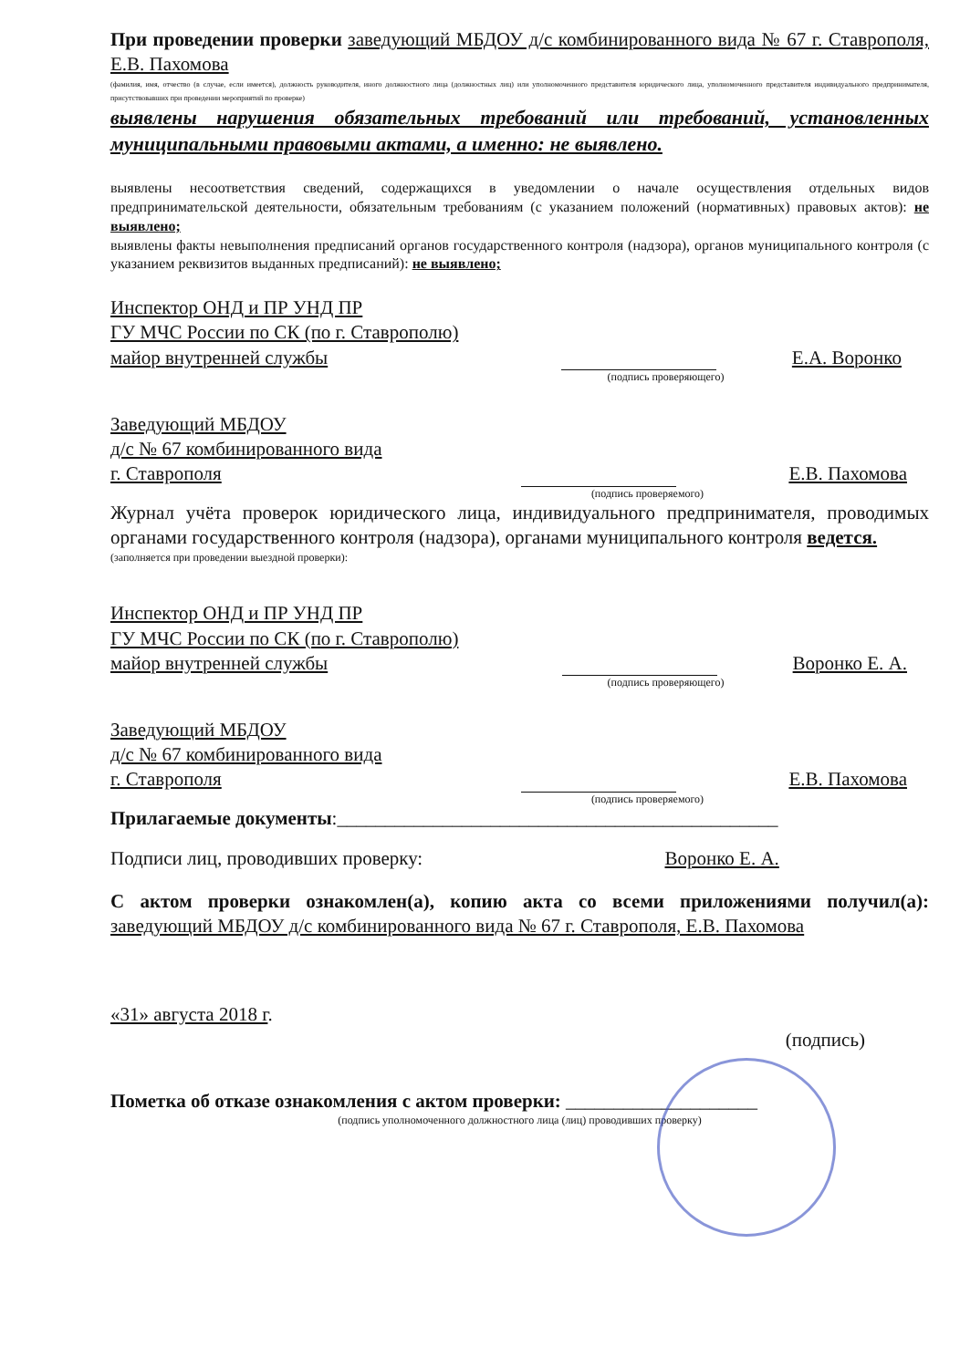При проведении проверки заведующий МБДОУ д/с комбинированного вида № 67 г. Ставрополя, Е.В. Пахомова
(фамилия, имя, отчество (в случае, если имеется), должность руководителя, иного должностного лица (должностных лиц) или уполномоченного представителя юридического лица, уполномоченного представителя индивидуального предпринимателя, присутствовавших при проведении мероприятий по проверке)
выявлены нарушения обязательных требований или требований, установленных муниципальными правовыми актами, а именно: не выявлено.
выявлены несоответствия сведений, содержащихся в уведомлении о начале осуществления отдельных видов предпринимательской деятельности, обязательным требованиям (с указанием положений (нормативных) правовых актов): не выявлено;
выявлены факты невыполнения предписаний органов государственного контроля (надзора), органов муниципального контроля (с указанием реквизитов выданных предписаний): не выявлено;
Инспектор ОНД и ПР УНД ПР
ГУ МЧС России по СК (по г. Ставрополю)
майор внутренней службы
Е.А. Воронко
(подпись проверяющего)
Заведующий МБДОУ
д/с № 67 комбинированного вида
г. Ставрополя
Е.В. Пахомова
(подпись проверяемого)
Журнал учёта проверок юридического лица, индивидуального предпринимателя, проводимых органами государственного контроля (надзора), органами муниципального контроля ведется.
(заполняется при проведении выездной проверки):
Инспектор ОНД и ПР УНД ПР
ГУ МЧС России по СК (по г. Ставрополю)
майор внутренней службы
Воронко Е. А.
(подпись проверяющего)
Заведующий МБДОУ
д/с № 67 комбинированного вида
г. Ставрополя
Е.В. Пахомова
(подпись проверяемого)
Прилагаемые документы:______________________________________________
Подписи лиц, проводивших проверку: Воронко Е. А.
С актом проверки ознакомлен(а), копию акта со всеми приложениями получил(а): заведующий МБДОУ д/с комбинированного вида № 67 г. Ставрополя, Е.В. Пахомова
«31» августа 2018 г.
(подпись)
Пометка об отказе ознакомления с актом проверки: ____________________
(подпись уполномоченного должностного лица (лиц) проводивших проверку)